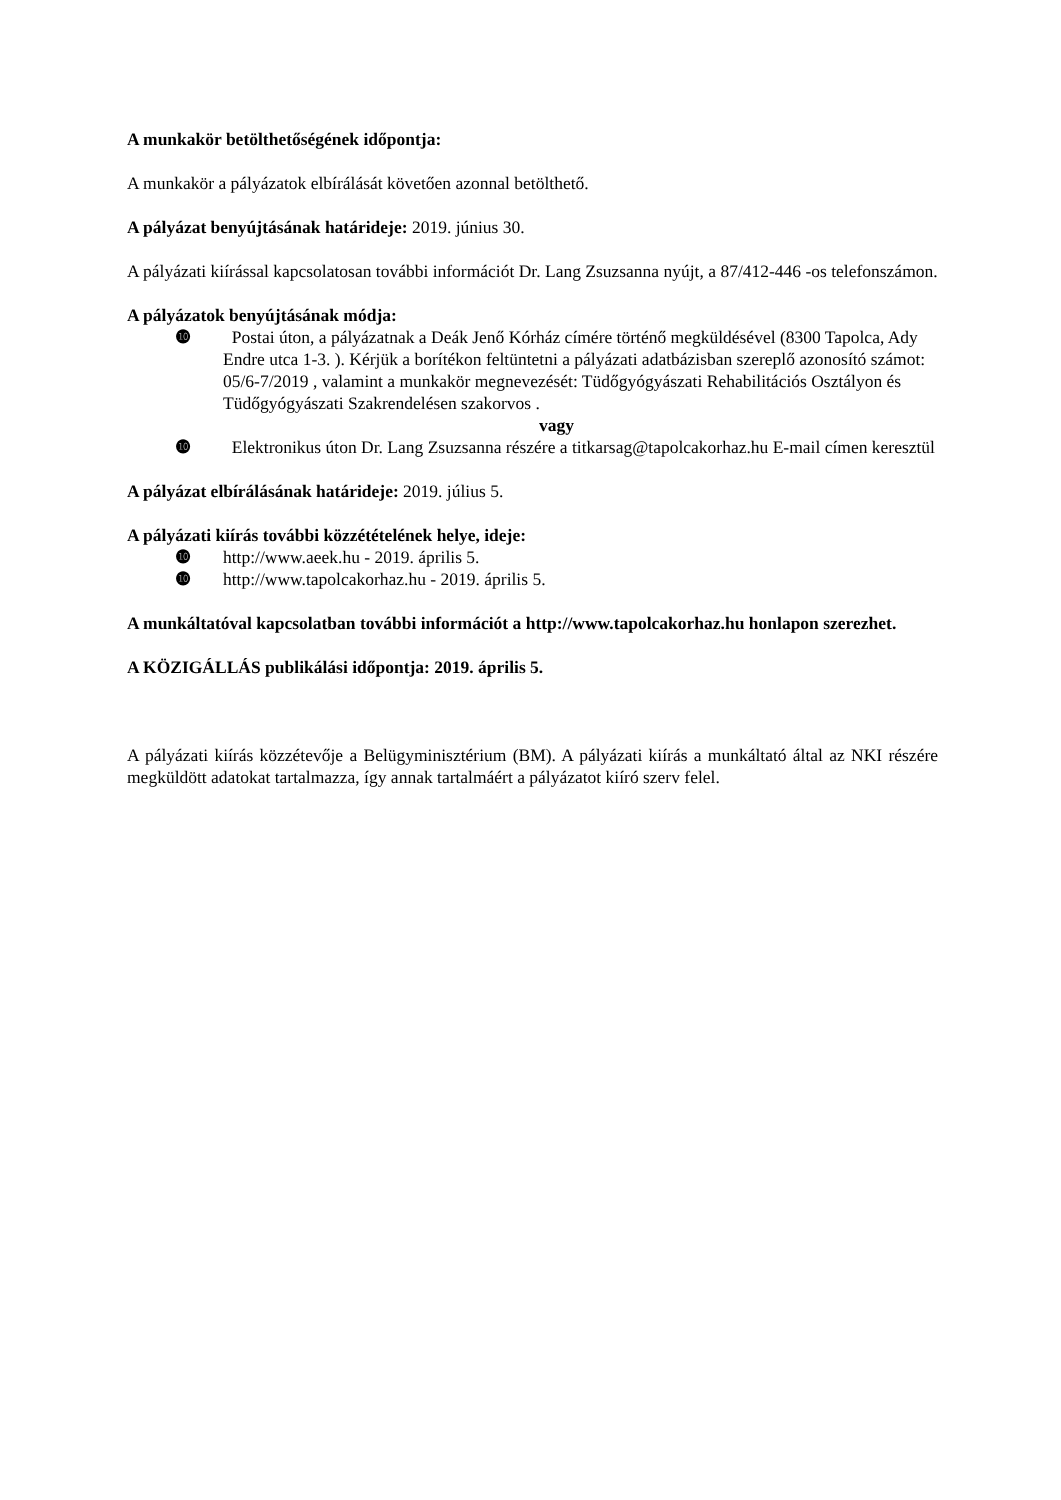A munkakör betölthetőségének időpontja:
A munkakör a pályázatok elbírálását követően azonnal betölthető.
A pályázat benyújtásának határideje: 2019. június 30.
A pályázati kiírással kapcsolatosan további információt Dr. Lang Zsuzsanna nyújt, a 87/412-446 -os telefonszámon.
A pályázatok benyújtásának módja:
❿ Postai úton, a pályázatnak a Deák Jenő Kórház címére történő megküldésével (8300 Tapolca, Ady Endre utca 1-3. ). Kérjük a borítékon feltüntetni a pályázati adatbázisban szereplő azonosító számot: 05/6-7/2019 , valamint a munkakör megnevezését: Tüdőgyógyászati Rehabilitációs Osztályon és Tüdőgyógyászati Szakrendelésen szakorvos .
vagy
❿ Elektronikus úton Dr. Lang Zsuzsanna részére a titkarsag@tapolcakorhaz.hu E-mail címen keresztül
A pályázat elbírálásának határideje: 2019. július 5.
A pályázati kiírás további közzétételének helye, ideje:
❿ http://www.aeek.hu - 2019. április 5.
❿ http://www.tapolcakorhaz.hu - 2019. április 5.
A munkáltatóval kapcsolatban további információt a http://www.tapolcakorhaz.hu honlapon szerezhet.
A KÖZIGÁLLÁS publikálási időpontja: 2019. április 5.
A pályázati kiírás közzétevője a Belügyminisztérium (BM). A pályázati kiírás a munkáltató által az NKI részére megküldött adatokat tartalmazza, így annak tartalmáért a pályázatot kiíró szerv felel.